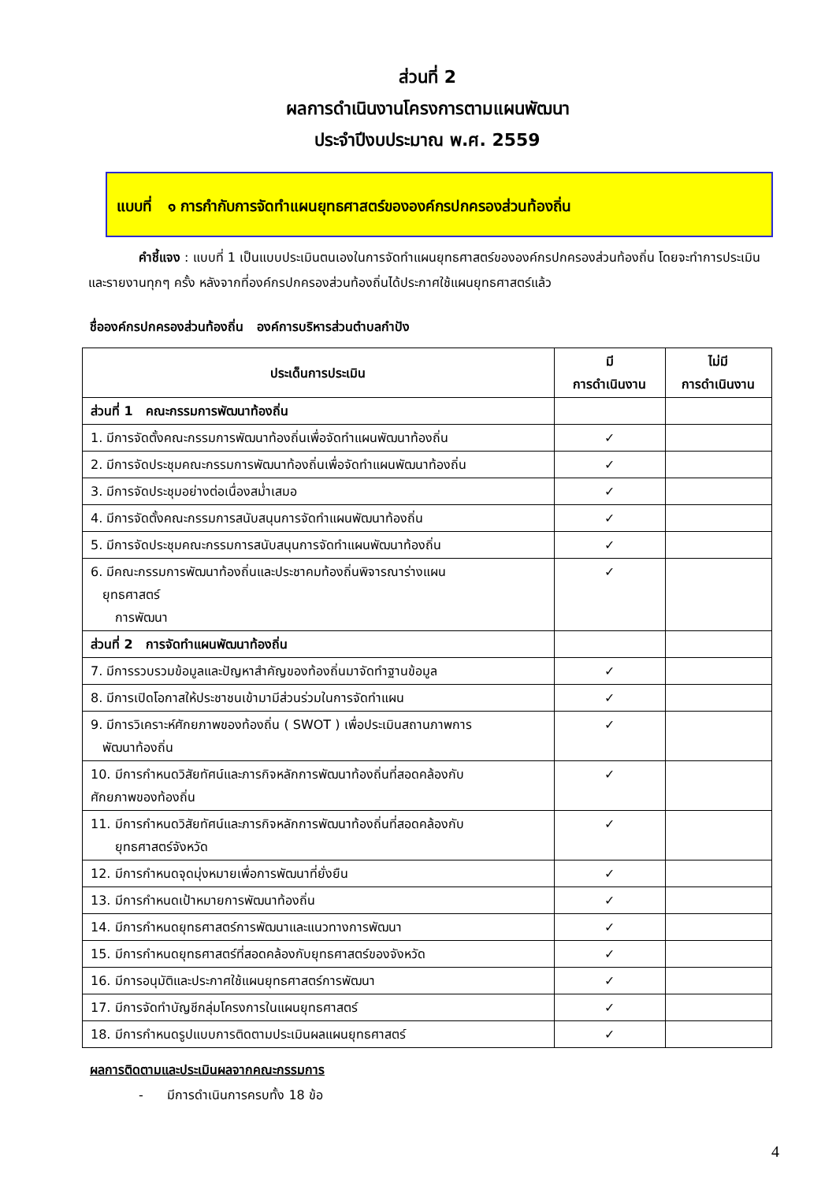ส่วนที่ 2
ผลการดำเนินงานโครงการตามแผนพัฒนา
ประจำปีงบประมาณ พ.ศ. 2559
แบบที่ ๑ การกำกับการจัดทำแผนยุทธศาสตร์ขององค์กรปกครองส่วนท้องถิ่น
คำชี้แจง : แบบที่ 1 เป็นแบบประเมินตนเองในการจัดทำแผนยุทธศาสตร์ขององค์กรปกครองส่วนท้องถิ่น โดยจะทำการประเมินและรายงานทุกๆ ครั้ง หลังจากที่องค์กรปกครองส่วนท้องถิ่นได้ประกาศใช้แผนยุทธศาสตร์แล้ว
ชื่อองค์กรปกครองส่วนท้องถิ่น องค์การบริหารส่วนตำบลกำปัง
| ประเด็นการประเมิน | มี การดำเนินงาน | ไม่มี การดำเนินงาน |
| --- | --- | --- |
| ส่วนที่ 1 คณะกรรมการพัฒนาท้องถิ่น | | |
| 1. มีการจัดตั้งคณะกรรมการพัฒนาท้องถิ่นเพื่อจัดทำแผนพัฒนาท้องถิ่น | ✓ | |
| 2. มีการจัดประชุมคณะกรรมการพัฒนาท้องถิ่นเพื่อจัดทำแผนพัฒนาท้องถิ่น | ✓ | |
| 3. มีการจัดประชุมอย่างต่อเนื่องสม่ำเสมอ | ✓ | |
| 4. มีการจัดตั้งคณะกรรมการสนับสนุนการจัดทำแผนพัฒนาท้องถิ่น | ✓ | |
| 5. มีการจัดประชุมคณะกรรมการสนับสนุนการจัดทำแผนพัฒนาท้องถิ่น | ✓ | |
| 6. มีคณะกรรมการพัฒนาท้องถิ่นและประชาคมท้องถิ่นพิจารณาร่างแผน ยุทธศาสตร์ การพัฒนา | ✓ | |
| ส่วนที่ 2 การจัดทำแผนพัฒนาท้องถิ่น | | |
| 7. มีการรวบรวมข้อมูลและปัญหาสำคัญของท้องถิ่นมาจัดทำฐานข้อมูล | ✓ | |
| 8. มีการเปิดโอกาสให้ประชาชนเข้ามามีส่วนร่วมในการจัดทำแผน | ✓ | |
| 9. มีการวิเคราะห์ศักยภาพของท้องถิ่น ( SWOT ) เพื่อประเมินสถานภาพการ พัฒนาท้องถิ่น | ✓ | |
| 10. มีการกำหนดวิสัยทัศน์และภารกิจหลักการพัฒนาท้องถิ่นที่สอดคล้องกับ ศักยภาพของท้องถิ่น | ✓ | |
| 11. มีการกำหนดวิสัยทัศน์และภารกิจหลักการพัฒนาท้องถิ่นที่สอดคล้องกับ ยุทธศาสตร์จังหวัด | ✓ | |
| 12. มีการกำหนดจุดมุ่งหมายเพื่อการพัฒนาที่ยั่งยืน | ✓ | |
| 13. มีการกำหนดเป้าหมายการพัฒนาท้องถิ่น | ✓ | |
| 14. มีการกำหนดยุทธศาสตร์การพัฒนาและแนวทางการพัฒนา | ✓ | |
| 15. มีการกำหนดยุทธศาสตร์ที่สอดคล้องกับยุทธศาสตร์ของจังหวัด | ✓ | |
| 16. มีการอนุมัติและประกาศใช้แผนยุทธศาสตร์การพัฒนา | ✓ | |
| 17. มีการจัดทำบัญชีกลุ่มโครงการในแผนยุทธศาสตร์ | ✓ | |
| 18. มีการกำหนดรูปแบบการติดตามประเมินผลแผนยุทธศาสตร์ | ✓ | |
ผลการติดตามและประเมินผลจากคณะกรรมการ
- มีการดำเนินการครบทั้ง 18 ข้อ
4